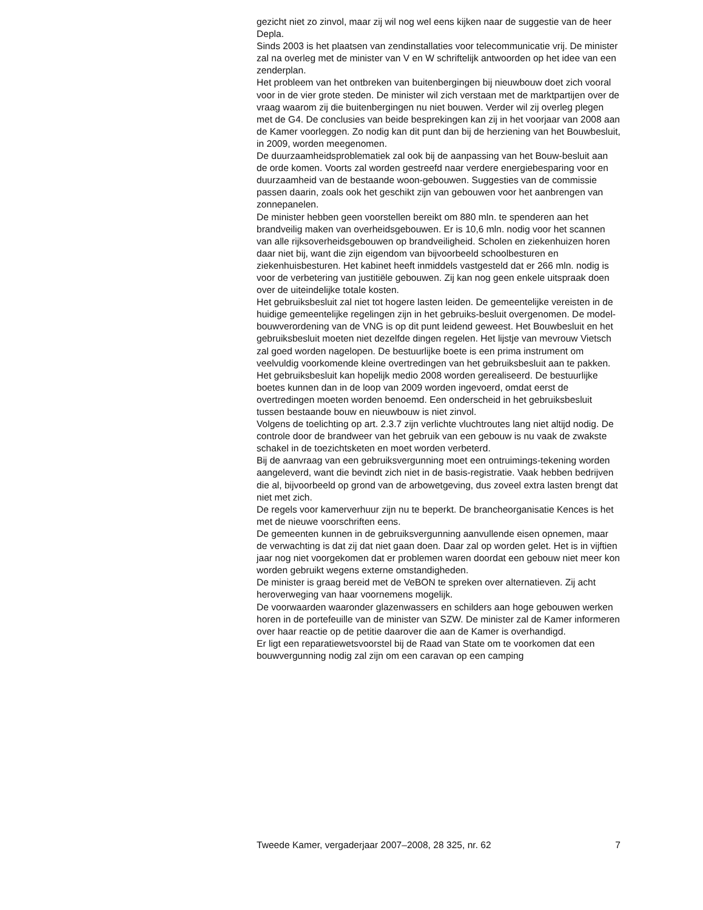gezicht niet zo zinvol, maar zij wil nog wel eens kijken naar de suggestie van de heer Depla.
Sinds 2003 is het plaatsen van zendinstallaties voor telecommunicatie vrij. De minister zal na overleg met de minister van V en W schriftelijk antwoorden op het idee van een zenderplan.
Het probleem van het ontbreken van buitenbergingen bij nieuwbouw doet zich vooral voor in de vier grote steden. De minister wil zich verstaan met de marktpartijen over de vraag waarom zij die buitenbergingen nu niet bouwen. Verder wil zij overleg plegen met de G4. De conclusies van beide besprekingen kan zij in het voorjaar van 2008 aan de Kamer voorleggen. Zo nodig kan dit punt dan bij de herziening van het Bouwbesluit, in 2009, worden meegenomen.
De duurzaamheidsproblematiek zal ook bij de aanpassing van het Bouw-besluit aan de orde komen. Voorts zal worden gestreefd naar verdere energiebesparing voor en duurzaamheid van de bestaande woon-gebouwen. Suggesties van de commissie passen daarin, zoals ook het geschikt zijn van gebouwen voor het aanbrengen van zonnepanelen.
De minister hebben geen voorstellen bereikt om 880 mln. te spenderen aan het brandveilig maken van overheidsgebouwen. Er is 10,6 mln. nodig voor het scannen van alle rijksoverheidsgebouwen op brandveiligheid. Scholen en ziekenhuizen horen daar niet bij, want die zijn eigendom van bijvoorbeeld schoolbesturen en ziekenhuisbesturen. Het kabinet heeft inmiddels vastgesteld dat er 266 mln. nodig is voor de verbetering van justitiële gebouwen. Zij kan nog geen enkele uitspraak doen over de uiteindelijke totale kosten.
Het gebruiksbesluit zal niet tot hogere lasten leiden. De gemeentelijke vereisten in de huidige gemeentelijke regelingen zijn in het gebruiks-besluit overgenomen. De model-bouwverordening van de VNG is op dit punt leidend geweest. Het Bouwbesluit en het gebruiksbesluit moeten niet dezelfde dingen regelen. Het lijstje van mevrouw Vietsch zal goed worden nagelopen. De bestuurlijke boete is een prima instrument om veelvuldig voorkomende kleine overtredingen van het gebruiksbesluit aan te pakken. Het gebruiksbesluit kan hopelijk medio 2008 worden gerealiseerd. De bestuurlijke boetes kunnen dan in de loop van 2009 worden ingevoerd, omdat eerst de overtredingen moeten worden benoemd. Een onderscheid in het gebruiksbesluit tussen bestaande bouw en nieuwbouw is niet zinvol.
Volgens de toelichting op art. 2.3.7 zijn verlichte vluchtroutes lang niet altijd nodig. De controle door de brandweer van het gebruik van een gebouw is nu vaak de zwakste schakel in de toezichtsketen en moet worden verbeterd.
Bij de aanvraag van een gebruiksvergunning moet een ontruimings-tekening worden aangeleverd, want die bevindt zich niet in de basis-registratie. Vaak hebben bedrijven die al, bijvoorbeeld op grond van de arbowetgeving, dus zoveel extra lasten brengt dat niet met zich.
De regels voor kamerverhuur zijn nu te beperkt. De brancheorganisatie Kences is het met de nieuwe voorschriften eens.
De gemeenten kunnen in de gebruiksvergunning aanvullende eisen opnemen, maar de verwachting is dat zij dat niet gaan doen. Daar zal op worden gelet. Het is in vijftien jaar nog niet voorgekomen dat er problemen waren doordat een gebouw niet meer kon worden gebruikt wegens externe omstandigheden.
De minister is graag bereid met de VeBON te spreken over alternatieven. Zij acht heroverweging van haar voornemens mogelijk.
De voorwaarden waaronder glazenwassers en schilders aan hoge gebouwen werken horen in de portefeuille van de minister van SZW. De minister zal de Kamer informeren over haar reactie op de petitie daarover die aan de Kamer is overhandigd.
Er ligt een reparatiewetsvoorstel bij de Raad van State om te voorkomen dat een bouwvergunning nodig zal zijn om een caravan op een camping
Tweede Kamer, vergaderjaar 2007–2008, 28 325, nr. 62 7